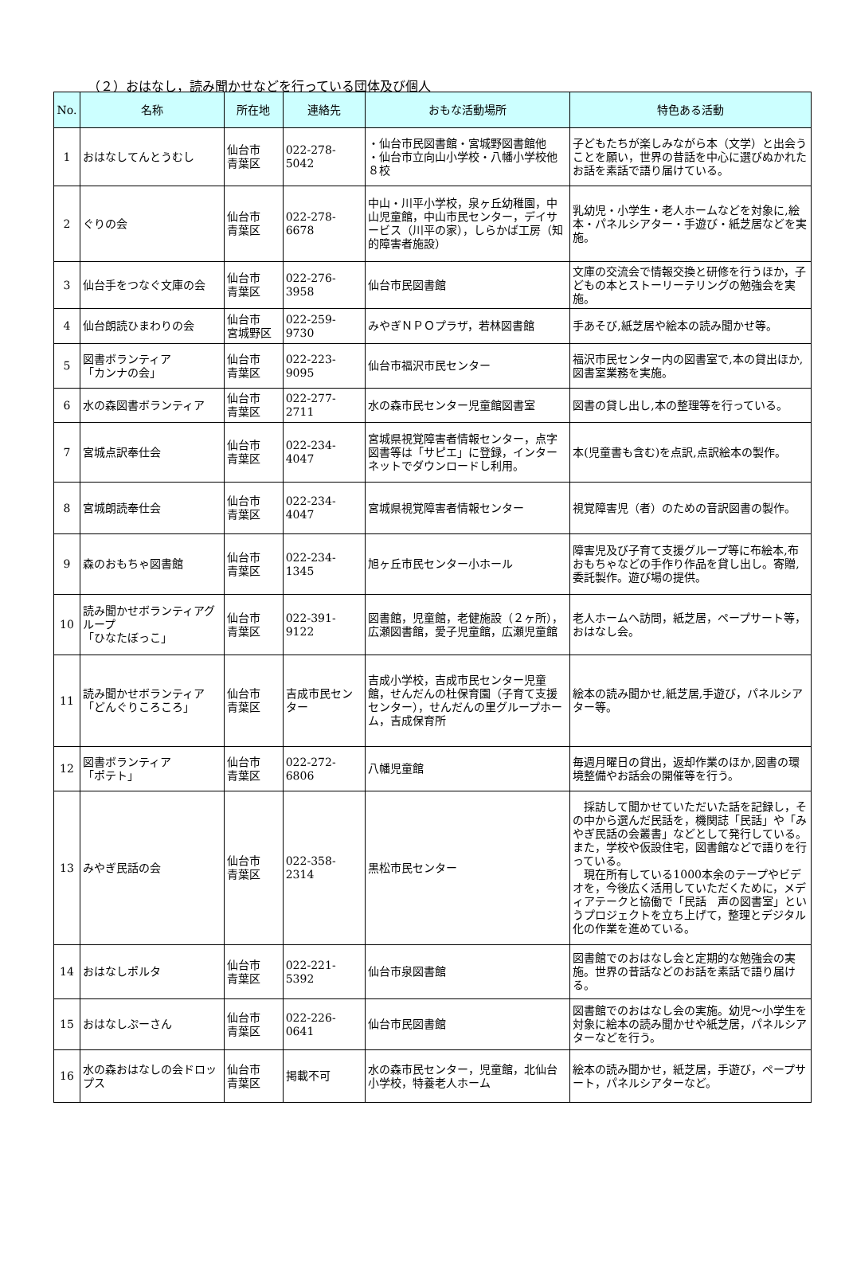（２）おはなし，読み聞かせなどを行っている団体及び個人
| No. | 名称 | 所在地 | 連絡先 | おもな活動場所 | 特色ある活動 |
| --- | --- | --- | --- | --- | --- |
| 1 | おはなしてんとうむし | 仙台市 青葉区 | 022-278-5042 | ・仙台市民図書館・宮城野図書館他 ・仙台市立向山小学校・八幡小学校他８校 | 子どもたちが楽しみながら本（文学）と出会うことを願い，世界の昔話を中心に選びぬかれたお話を素話で語り届けている。 |
| 2 | ぐりの会 | 仙台市 青葉区 | 022-278-6678 | 中山・川平小学校，泉ヶ丘幼稚園，中山児童館，中山市民センター，デイサービス（川平の家），しらかば工房（知的障害者施設） | 乳幼児・小学生・老人ホームなどを対象に,絵本・パネルシアター・手遊び・紙芝居などを実施。 |
| 3 | 仙台手をつなぐ文庫の会 | 仙台市 青葉区 | 022-276-3958 | 仙台市民図書館 | 文庫の交流会で情報交換と研修を行うほか，子どもの本とストーリーテリングの勉強会を実施。 |
| 4 | 仙台朗読ひまわりの会 | 仙台市 宮城野区 | 022-259-9730 | みやぎＮＰＯプラザ，若林図書館 | 手あそび,紙芝居や絵本の読み聞かせ等。 |
| 5 | 図書ボランティア 「カンナの会」 | 仙台市 青葉区 | 022-223-9095 | 仙台市福沢市民センター | 福沢市民センター内の図書室で,本の貸出ほか,図書室業務を実施。 |
| 6 | 水の森図書ボランティア | 仙台市 青葉区 | 022-277-2711 | 水の森市民センター児童館図書室 | 図書の貸し出し,本の整理等を行っている。 |
| 7 | 宮城点訳奉仕会 | 仙台市 青葉区 | 022-234-4047 | 宮城県視覚障害者情報センター，点字図書等は「サピエ」に登録，インターネットでダウンロードし利用。 | 本(児童書も含む)を点訳,点訳絵本の製作。 |
| 8 | 宮城朗読奉仕会 | 仙台市 青葉区 | 022-234-4047 | 宮城県視覚障害者情報センター | 視覚障害児（者）のための音訳図書の製作。 |
| 9 | 森のおもちゃ図書館 | 仙台市 青葉区 | 022-234-1345 | 旭ヶ丘市民センター小ホール | 障害児及び子育て支援グループ等に布絵本,布おもちゃなどの手作り作品を貸し出し。寄贈,委託製作。遊び場の提供。 |
| 10 | 読み聞かせボランティアグループ 「ひなたぼっこ」 | 仙台市 青葉区 | 022-391-9122 | 図書館，児童館，老健施設（２ヶ所），広瀬図書館，愛子児童館，広瀬児童館 | 老人ホームへ訪問，紙芝居，ペープサート等，おはなし会。 |
| 11 | 読み聞かせボランティア「どんぐりころころ」 | 仙台市 青葉区 | 吉成市民センター | 吉成小学校，吉成市民センター児童館，せんだんの杜保育園（子育て支援センター），せんだんの里グループホーム，吉成保育所 | 絵本の読み聞かせ,紙芝居,手遊び，パネルシアター等。 |
| 12 | 図書ボランティア 「ポテト」 | 仙台市 青葉区 | 022-272-6806 | 八幡児童館 | 毎週月曜日の貸出，返却作業のほか,図書の環境整備やお話会の開催等を行う。 |
| 13 | みやぎ民話の会 | 仙台市 青葉区 | 022-358-2314 | 黒松市民センター | 採訪して聞かせていただいた話を記録し，その中から選んだ民話を，機関誌「民話」や「みやぎ民話の会叢書」などとして発行している。また，学校や仮設住宅，図書館などで語りを行っている。 現在所有している1000本余のテープやビデオを，今後広く活用していただくために，メディアテークと協働で「民話 声の図書室」というプロジェクトを立ち上げて，整理とデジタル化の作業を進めている。 |
| 14 | おはなしポルタ | 仙台市 青葉区 | 022-221-5392 | 仙台市泉図書館 | 図書館でのおはなし会と定期的な勉強会の実施。世界の昔話などのお話を素話で語り届ける。 |
| 15 | おはなしぷーさん | 仙台市 青葉区 | 022-226-0641 | 仙台市民図書館 | 図書館でのおはなし会の実施。幼児～小学生を対象に絵本の読み聞かせや紙芝居，パネルシアターなどを行う。 |
| 16 | 水の森おはなしの会ドロップス | 仙台市 青葉区 | 掲載不可 | 水の森市民センター，児童館，北仙台小学校，特養老人ホーム | 絵本の読み聞かせ，紙芝居，手遊び，ペープサート，パネルシアターなど。 |